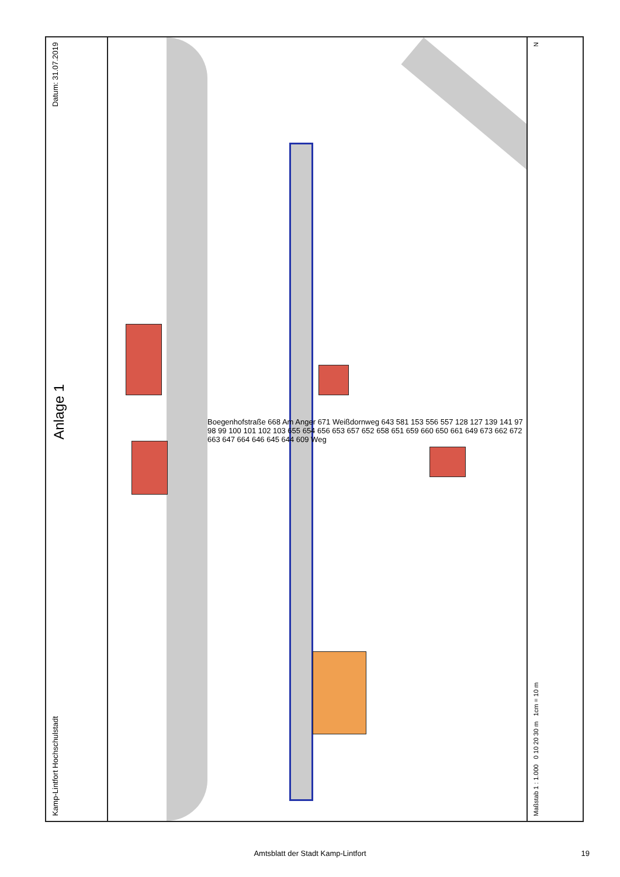Datum: 31.07.2019
Anlage 1
Kamp-Lintfort Hochschulstadt
Boegenhofstraße 668 Am Anger 671 Weißdornweg 643 581 153 556 557 128 127 139 141 97 98 99 100 101 102 103 655 654 656 653 657 652 658 651 659 660 650 661 649 673 662 672 663 647 664 646 645 644 609 Weg
N
Maßstab 1 : 1.000 0 10 20 30 m 1cm = 10 m
Amtsblatt der Stadt Kamp-Lintfort 19